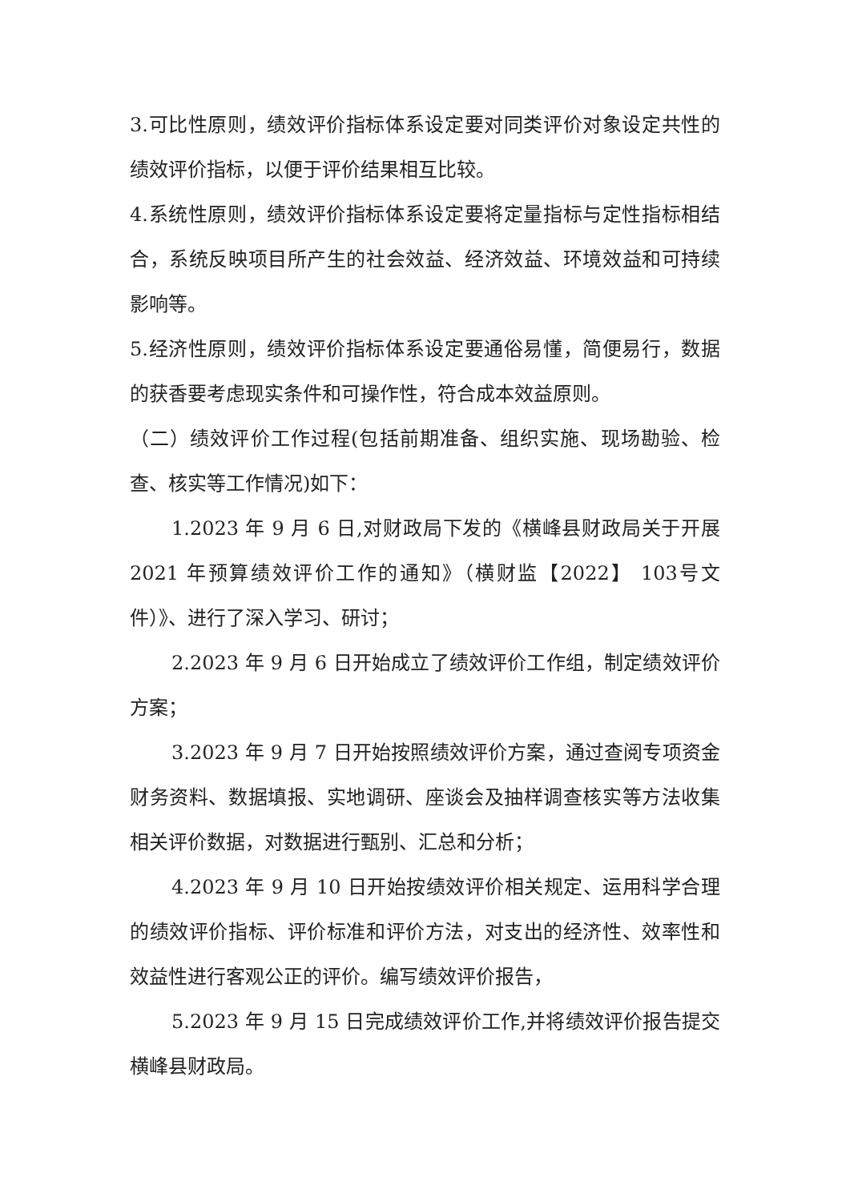3.可比性原则，绩效评价指标体系设定要对同类评价对象设定共性的绩效评价指标，以便于评价结果相互比较。
4.系统性原则，绩效评价指标体系设定要将定量指标与定性指标相结合，系统反映项目所产生的社会效益、经济效益、环境效益和可持续影响等。
5.经济性原则，绩效评价指标体系设定要通俗易懂，简便易行，数据的获香要考虑现实条件和可操作性，符合成本效益原则。
（二）绩效评价工作过程(包括前期准备、组织实施、现场勘验、检查、核实等工作情况)如下：
1.2023 年 9 月 6 日,对财政局下发的《横峰县财政局关于开展2021 年预算绩效评价工作的通知》（横财监【2022】 103号文件）》、进行了深入学习、研讨；
2.2023 年 9 月 6 日开始成立了绩效评价工作组，制定绩效评价方案；
3.2023 年 9 月 7 日开始按照绩效评价方案，通过查阅专项资金财务资料、数据填报、实地调研、座谈会及抽样调查核实等方法收集相关评价数据，对数据进行甄别、汇总和分析；
4.2023 年 9 月 10 日开始按绩效评价相关规定、运用科学合理的绩效评价指标、评价标准和评价方法，对支出的经济性、效率性和效益性进行客观公正的评价。编写绩效评价报告，
5.2023 年 9 月 15 日完成绩效评价工作,并将绩效评价报告提交横峰县财政局。